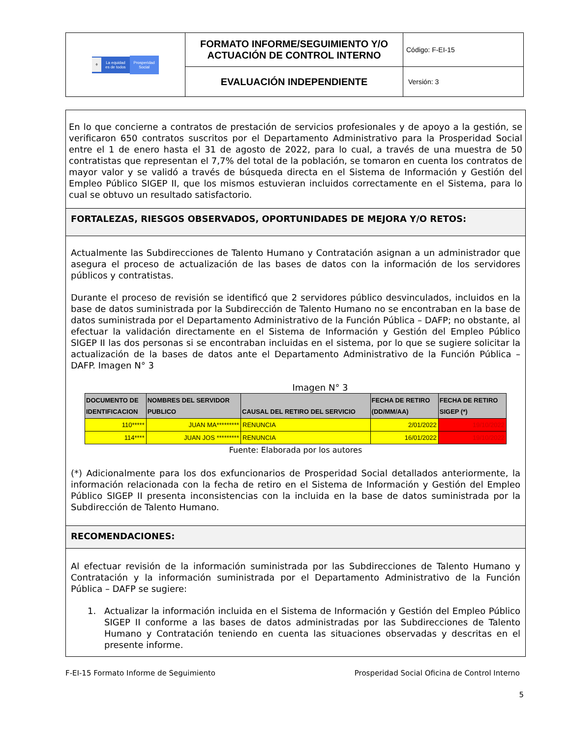| ⚜ La equidad es de todos Prosperidad Social | FORMATO INFORME/SEGUIMIENTO Y/O ACTUACIÓN DE CONTROL INTERNO | Código: F-EI-15 |
| | EVALUACIÓN INDEPENDIENTE | Versión: 3 |
En lo que concierne a contratos de prestación de servicios profesionales y de apoyo a la gestión, se verificaron 650 contratos suscritos por el Departamento Administrativo para la Prosperidad Social entre el 1 de enero hasta el 31 de agosto de 2022, para lo cual, a través de una muestra de 50 contratistas que representan el 7,7% del total de la población, se tomaron en cuenta los contratos de mayor valor y se validó a través de búsqueda directa en el Sistema de Información y Gestión del Empleo Público SIGEP II, que los mismos estuvieran incluidos correctamente en el Sistema, para lo cual se obtuvo un resultado satisfactorio.
FORTALEZAS, RIESGOS OBSERVADOS, OPORTUNIDADES DE MEJORA Y/O RETOS:
Actualmente las Subdirecciones de Talento Humano y Contratación asignan a un administrador que asegura el proceso de actualización de las bases de datos con la información de los servidores públicos y contratistas.
Durante el proceso de revisión se identificó que 2 servidores público desvinculados, incluidos en la base de datos suministrada por la Subdirección de Talento Humano no se encontraban en la base de datos suministrada por el Departamento Administrativo de la Función Pública – DAFP; no obstante, al efectuar la validación directamente en el Sistema de Información y Gestión del Empleo Público SIGEP II las dos personas si se encontraban incluidas en el sistema, por lo que se sugiere solicitar la actualización de la bases de datos ante el Departamento Administrativo de la Función Pública – DAFP. Imagen N° 3
Imagen N° 3
| DOCUMENTO DE IDENTIFICACION | NOMBRES DEL SERVIDOR PUBLICO | CAUSAL DEL RETIRO DEL SERVICIO | FECHA DE RETIRO (DD/MM/AA) | FECHA DE RETIRO SIGEP (*) |
| --- | --- | --- | --- | --- |
| 110***** | JUAN MA********* | RENUNCIA | 2/01/2022 | 19/10/2022 |
| 114**** | JUAN JOS ********* | RENUNCIA | 16/01/2022 | 19/10/2022 |
Fuente: Elaborada por los autores
(*) Adicionalmente para los dos exfuncionarios de Prosperidad Social detallados anteriormente, la información relacionada con la fecha de retiro en el Sistema de Información y Gestión del Empleo Público SIGEP II presenta inconsistencias con la incluida en la base de datos suministrada por la Subdirección de Talento Humano.
RECOMENDACIONES:
Al efectuar revisión de la información suministrada por las Subdirecciones de Talento Humano y Contratación y la información suministrada por el Departamento Administrativo de la Función Pública – DAFP se sugiere:
1. Actualizar la información incluida en el Sistema de Información y Gestión del Empleo Público SIGEP II conforme a las bases de datos administradas por las Subdirecciones de Talento Humano y Contratación teniendo en cuenta las situaciones observadas y descritas en el presente informe.
F-EI-15 Formato Informe de Seguimiento Prosperidad Social Oficina de Control Interno
5